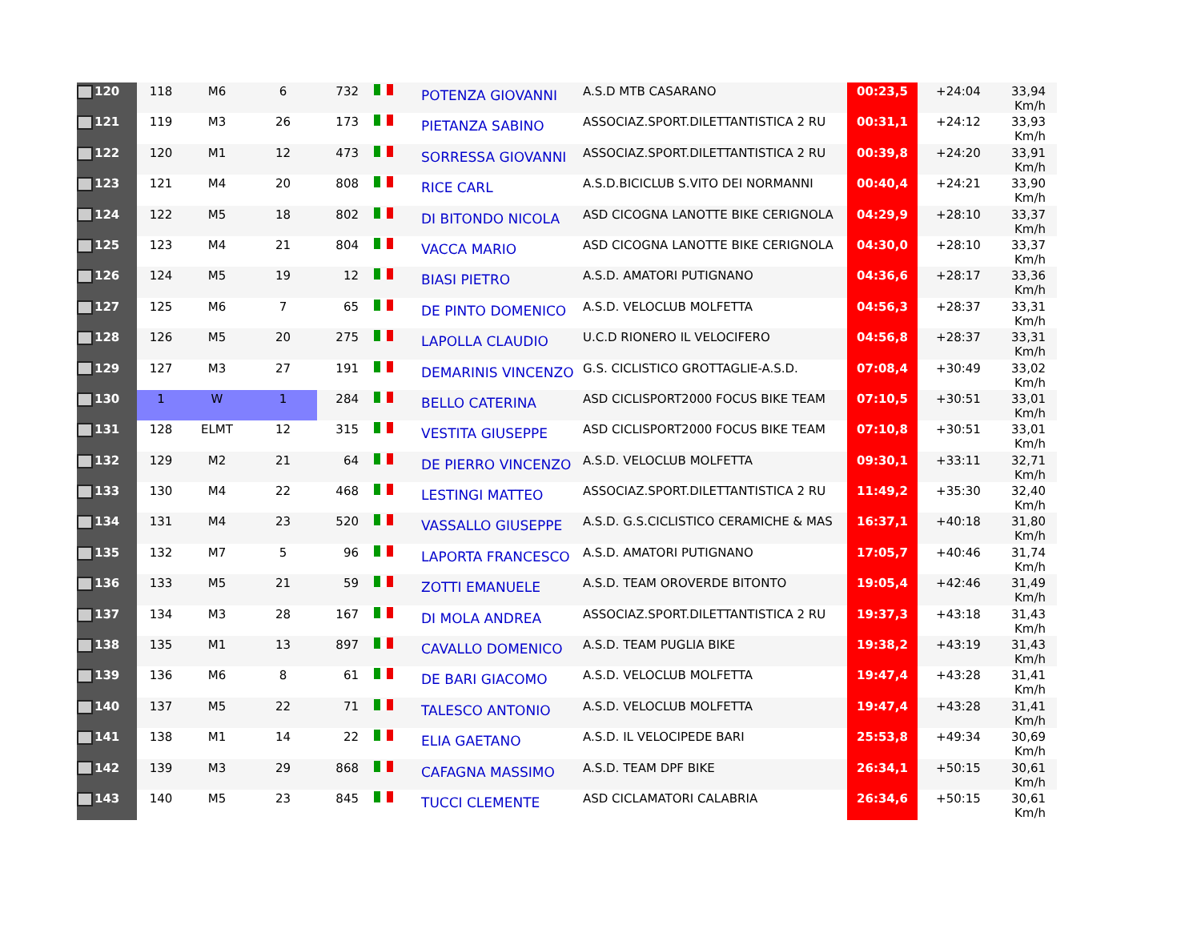| 120 | 118 | M6 | 6 | 732 | | POTENZA GIOVANNI | A.S.D MTB CASARANO | 00:23,5 | +24:04 | 33,94 Km/h |
| 121 | 119 | M3 | 26 | 173 | | PIETANZA SABINO | ASSOCIAZ.SPORT.DILETTANTISTICA 2 RU | 00:31,1 | +24:12 | 33,93 Km/h |
| 122 | 120 | M1 | 12 | 473 | | SORRESSA GIOVANNI | ASSOCIAZ.SPORT.DILETTANTISTICA 2 RU | 00:39,8 | +24:20 | 33,91 Km/h |
| 123 | 121 | M4 | 20 | 808 | | RICE CARL | A.S.D.BICICLUB S.VITO DEI NORMANNI | 00:40,4 | +24:21 | 33,90 Km/h |
| 124 | 122 | M5 | 18 | 802 | | DI BITONDO NICOLA | ASD CICOGNA LANOTTE BIKE CERIGNOLA | 04:29,9 | +28:10 | 33,37 Km/h |
| 125 | 123 | M4 | 21 | 804 | | VACCA MARIO | ASD CICOGNA LANOTTE BIKE CERIGNOLA | 04:30,0 | +28:10 | 33,37 Km/h |
| 126 | 124 | M5 | 19 | 12 | | BIASI PIETRO | A.S.D. AMATORI PUTIGNANO | 04:36,6 | +28:17 | 33,36 Km/h |
| 127 | 125 | M6 | 7 | 65 | | DE PINTO DOMENICO | A.S.D. VELOCLUB MOLFETTA | 04:56,3 | +28:37 | 33,31 Km/h |
| 128 | 126 | M5 | 20 | 275 | | LAPOLLA CLAUDIO | U.C.D RIONERO IL VELOCIFERO | 04:56,8 | +28:37 | 33,31 Km/h |
| 129 | 127 | M3 | 27 | 191 | | DEMARINIS VINCENZO | G.S. CICLISTICO GROTTAGLIE-A.S.D. | 07:08,4 | +30:49 | 33,02 Km/h |
| 130 | 1 | W | 1 | 284 | | BELLO CATERINA | ASD CICLISPORT2000 FOCUS BIKE TEAM | 07:10,5 | +30:51 | 33,01 Km/h |
| 131 | 128 | ELMT | 12 | 315 | | VESTITA GIUSEPPE | ASD CICLISPORT2000 FOCUS BIKE TEAM | 07:10,8 | +30:51 | 33,01 Km/h |
| 132 | 129 | M2 | 21 | 64 | | DE PIERRO VINCENZO | A.S.D. VELOCLUB MOLFETTA | 09:30,1 | +33:11 | 32,71 Km/h |
| 133 | 130 | M4 | 22 | 468 | | LESTINGI MATTEO | ASSOCIAZ.SPORT.DILETTANTISTICA 2 RU | 11:49,2 | +35:30 | 32,40 Km/h |
| 134 | 131 | M4 | 23 | 520 | | VASSALLO GIUSEPPE | A.S.D. G.S.CICLISTICO CERAMICHE & MAS | 16:37,1 | +40:18 | 31,80 Km/h |
| 135 | 132 | M7 | 5 | 96 | | LAPORTA FRANCESCO | A.S.D. AMATORI PUTIGNANO | 17:05,7 | +40:46 | 31,74 Km/h |
| 136 | 133 | M5 | 21 | 59 | | ZOTTI EMANUELE | A.S.D. TEAM OROVERDE BITONTO | 19:05,4 | +42:46 | 31,49 Km/h |
| 137 | 134 | M3 | 28 | 167 | | DI MOLA ANDREA | ASSOCIAZ.SPORT.DILETTANTISTICA 2 RU | 19:37,3 | +43:18 | 31,43 Km/h |
| 138 | 135 | M1 | 13 | 897 | | CAVALLO DOMENICO | A.S.D. TEAM PUGLIA BIKE | 19:38,2 | +43:19 | 31,43 Km/h |
| 139 | 136 | M6 | 8 | 61 | | DE BARI GIACOMO | A.S.D. VELOCLUB MOLFETTA | 19:47,4 | +43:28 | 31,41 Km/h |
| 140 | 137 | M5 | 22 | 71 | | TALESCO ANTONIO | A.S.D. VELOCLUB MOLFETTA | 19:47,4 | +43:28 | 31,41 Km/h |
| 141 | 138 | M1 | 14 | 22 | | ELIA GAETANO | A.S.D. IL VELOCIPEDE BARI | 25:53,8 | +49:34 | 30,69 Km/h |
| 142 | 139 | M3 | 29 | 868 | | CAFAGNA MASSIMO | A.S.D. TEAM DPF BIKE | 26:34,1 | +50:15 | 30,61 Km/h |
| 143 | 140 | M5 | 23 | 845 | | TUCCI CLEMENTE | ASD CICLAMATORI CALABRIA | 26:34,6 | +50:15 | 30,61 Km/h |